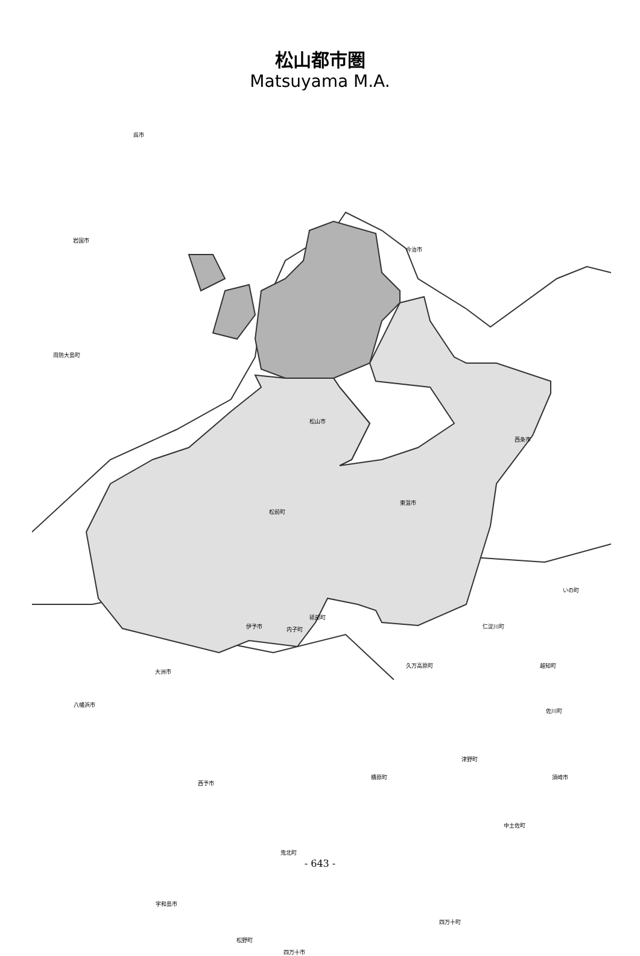松山都市圏
Matsuyama M.A.
呉市
今治市
岩国市
周防大島町
松山市
西条市
東温市
松前町
いの町
砥部町
伊予市
久万高原町
内子町 仁淀川町
大洲市
越知町
八幡浜市
佐川町
津野町
檮原町 須崎市
西予市
中土佐町
鬼北町
宇和島市
四万十町
松野町
四万十市
- 643 -